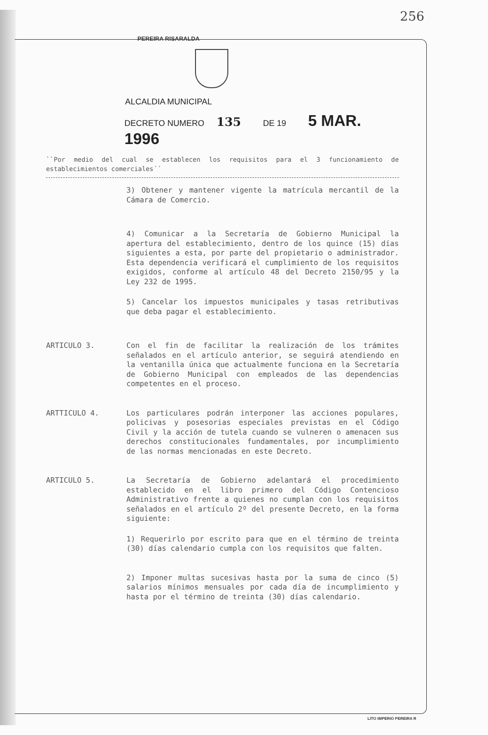256
PEREIRA RISARALDA
ALCALDIA MUNICIPAL
DECRETO NUMERO 135 DE 19 5 MAR. 1996
``Por medio del cual se establecen los requisitos para el 3 funcionamiento de establecimientos comerciales´´
3) Obtener y mantener vigente la matrícula mercantil de la Cámara de Comercio.
4) Comunicar a la Secretaría de Gobierno Municipal la apertura del establecimiento, dentro de los quince (15) días siguientes a esta, por parte del propietario o administrador. Esta dependencia verificará el cumplimiento de los requisitos exigidos, conforme al artículo 48 del Decreto 2150/95 y la Ley 232 de 1995.
5) Cancelar los impuestos municipales y tasas retributivas que deba pagar el establecimiento.
ARTICULO 3.
Con el fin de facilitar la realización de los trámites señalados en el artículo anterior, se seguirá atendiendo en la ventanilla única que actualmente funciona en la Secretaría de Gobierno Municipal con empleados de las dependencias competentes en el proceso.
ARTTICULO 4.
Los particulares podrán interponer las acciones populares, policivas y posesorias especiales previstas en el Código Civil y la acción de tutela cuando se vulneren o amenacen sus derechos constitucionales fundamentales, por incumplimiento de las normas mencionadas en este Decreto.
ARTICULO 5.
La Secretaría de Gobierno adelantará el procedimiento establecido en el libro primero del Código Contencioso Administrativo frente a quienes no cumplan con los requisitos señalados en el artículo 2º del presente Decreto, en la forma siguiente:
1) Requerirlo por escrito para que en el término de treinta (30) días calendario cumpla con los requisitos que falten.
2) Imponer multas sucesivas hasta por la suma de cinco (5) salarios mínimos mensuales por cada día de incumplimiento y hasta por el término de treinta (30) días calendario.
LITO IMPERIO PEREIRA R